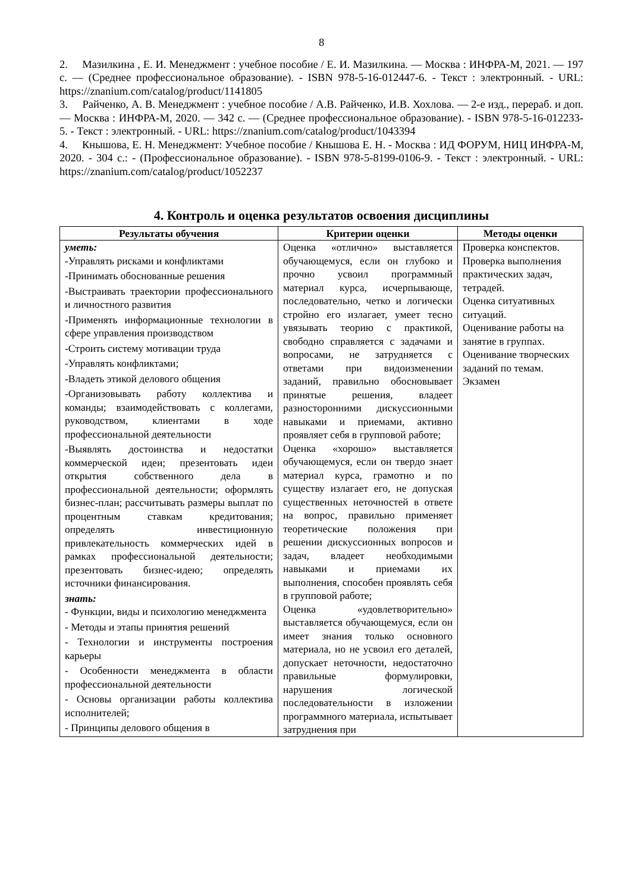8
2. Мазилкина , Е. И. Менеджмент : учебное пособие / Е. И. Мазилкина. — Москва : ИНФРА-М, 2021. — 197 с. — (Среднее профессиональное образование). - ISBN 978-5-16-012447-6. - Текст : электронный. - URL: https://znanium.com/catalog/product/1141805
3. Райченко, А. В. Менеджмент : учебное пособие / А.В. Райченко, И.В. Хохлова. — 2-е изд., перераб. и доп. — Москва : ИНФРА-М, 2020. — 342 с. — (Среднее профессиональное образование). - ISBN 978-5-16-012233-5. - Текст : электронный. - URL: https://znanium.com/catalog/product/1043394
4. Кнышова, Е. Н. Менеджмент: Учебное пособие / Кнышова Е. Н. - Москва : ИД ФОРУМ, НИЦ ИНФРА-М, 2020. - 304 с.: - (Профессиональное образование). - ISBN 978-5-8199-0106-9. - Текст : электронный. - URL: https://znanium.com/catalog/product/1052237
4. Контроль и оценка результатов освоения дисциплины
| Результаты обучения | Критерии оценки | Методы оценки |
| --- | --- | --- |
| уметь: -Управлять рисками и конфликтами -Принимать обоснованные решения -Выстраивать траектории профессионального и личностного развития -Применять информационные технологии в сфере управления производством -Строить систему мотивации труда -Управлять конфликтами; -Владеть этикой делового общения -Организовывать работу коллектива и команды; взаимодействовать с коллегами, руководством, клиентами в ходе профессиональной деятельности -Выявлять достоинства и недостатки коммерческой идеи; презентовать идеи открытия собственного дела в профессиональной деятельности; оформлять бизнес-план; рассчитывать размеры выплат по процентным ставкам кредитования; определять инвестиционную привлекательность коммерческих идей в рамках профессиональной деятельности; презентовать бизнес-идею; определять источники финансирования. знать: - Функции, виды и психологию менеджмента - Методы и этапы принятия решений - Технологии и инструменты построения карьеры - Особенности менеджмента в области профессиональной деятельности - Основы организации работы коллектива исполнителей; - Принципы делового общения в | Оценка «отлично» выставляется обучающемуся, если он глубоко и прочно усвоил программный материал курса, исчерпывающе, последовательно, четко и логически стройно его излагает, умеет тесно увязывать теорию с практикой, свободно справляется с задачами и вопросами, не затрудняется с ответами при видоизменении заданий, правильно обосновывает принятые решения, владеет разносторонними дискуссионными навыками и приемами, активно проявляет себя в групповой работе; Оценка «хорошо» выставляется обучающемуся, если он твердо знает материал курса, грамотно и по существу излагает его, не допуская существенных неточностей в ответе на вопрос, правильно применяет теоретические положения при решении дискуссионных вопросов и задач, владеет необходимыми навыками и приемами их выполнения, способен проявлять себя в групповой работе; Оценка «удовлетворительно» выставляется обучающемуся, если он имеет знания только основного материала, но не усвоил его деталей, допускает неточности, недостаточно правильные формулировки, нарушения логической последовательности в изложении программного материала, испытывает затруднения при | Проверка конспектов. Проверка выполнения практических задач, тетрадей. Оценка ситуативных ситуаций. Оценивание работы на занятие в группах. Оценивание творческих заданий по темам. Экзамен |